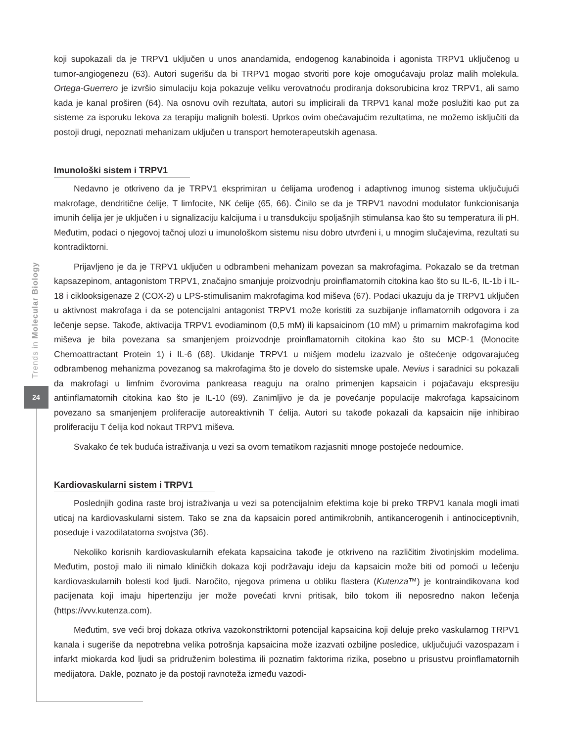Trends in Molecular Biology
24
koji supokazali da je TRPV1 uključen u unos anandamida, endogenog kanabinoida i agonista TRPV1 uključenog u tumor-angiogenezu (63). Autori sugerišu da bi TRPV1 mogao stvoriti pore koje omogućavaju prolaz malih molekula. Ortega-Guerrero je izvršio simulaciju koja pokazuje veliku verovatnoću prodiranja doksorubicina kroz TRPV1, ali samo kada je kanal proširen (64). Na osnovu ovih rezultata, autori su implicirali da TRPV1 kanal može poslužiti kao put za sisteme za isporuku lekova za terapiju malignih bolesti. Uprkos ovim obećavajućim rezultatima, ne možemo isključiti da postoji drugi, nepoznati mehanizam uključen u transport hemoterapeutskih agenasa.
Imunološki sistem i TRPV1
Nedavno je otkriveno da je TRPV1 eksprimiran u ćelijama urođenog i adaptivnog imunog sistema uključujući makrofage, dendritične ćelije, T limfocite, NK ćelije (65, 66). Činilo se da je TRPV1 navodni modulator funkcionisanja imunih ćelija jer je uključen i u signalizaciju kalcijuma i u transdukciju spoljašnjih stimulansa kao što su temperatura ili pH. Međutim, podaci o njegovoj tačnoj ulozi u imunološkom sistemu nisu dobro utvrđeni i, u mnogim slučajevima, rezultati su kontradiktorni.
Prijavljeno je da je TRPV1 uključen u odbrambeni mehanizam povezan sa makrofagima. Pokazalo se da tretman kapsazepinom, antagonistom TRPV1, značajno smanjuje proizvodnju proinflamatornih citokina kao što su IL-6, IL-1b i IL-18 i ciklooksigenaze 2 (COX-2) u LPS-stimulisanim makrofagima kod miševa (67). Podaci ukazuju da je TRPV1 uključen u aktivnost makrofaga i da se potencijalni antagonist TRPV1 može koristiti za suzbijanje inflamatornih odgovora i za lečenje sepse. Takođe, aktivacija TRPV1 evodiaminom (0,5 mM) ili kapsaicinom (10 mM) u primarnim makrofagima kod miševa je bila povezana sa smanjenjem proizvodnje proinflamatornih citokina kao što su MCP-1 (Monocite Chemoattractant Protein 1) i IL-6 (68). Ukidanje TRPV1 u mišjem modelu izazvalo je oštećenje odgovarajućeg odbrambenog mehanizma povezanog sa makrofagima što je dovelo do sistemske upale. Nevius i saradnici su pokazali da makrofagi u limfnim čvorovima pankreasa reaguju na oralno primenjen kapsaicin i pojačavaju ekspresiju antiinflamatornih citokina kao što je IL-10 (69). Zanimljivo je da je povećanje populacije makrofaga kapsaicinom povezano sa smanjenjem proliferacije autoreaktivnih T ćelija. Autori su takođe pokazali da kapsaicin nije inhibirao proliferaciju T ćelija kod nokaut TRPV1 miševa.
Svakako će tek buduća istraživanja u vezi sa ovom tematikom razjasniti mnoge postojeće nedoumice.
Kardiovaskularni sistem i TRPV1
Poslednjih godina raste broj istraživanja u vezi sa potencijalnim efektima koje bi preko TRPV1 kanala mogli imati uticaj na kardiovaskularni sistem. Tako se zna da kapsaicin pored antimikrobnih, antikancerogenih i antinociceptivnih, poseduje i vazodilatatorna svojstva (36).
Nekoliko korisnih kardiovaskularnih efekata kapsaicina takođe je otkriveno na različitim životinjskim modelima. Međutim, postoji malo ili nimalo kliničkih dokaza koji podržavaju ideju da kapsaicin može biti od pomoći u lečenju kardiovaskularnih bolesti kod ljudi. Naročito, njegova primena u obliku flastera (Kutenza™) je kontraindikovana kod pacijenata koji imaju hipertenziju jer može povećati krvni pritisak, bilo tokom ili neposredno nakon lečenja (https://vvv.kutenza.com).
Međutim, sve veći broj dokaza otkriva vazokonstriktorni potencijal kapsaicina koji deluje preko vaskularnog TRPV1 kanala i sugeriše da nepotrebna velika potrošnja kapsaicina može izazvati ozbiljne posledice, uključujući vazospazam i infarkt miokarda kod ljudi sa pridruženim bolestima ili poznatim faktorima rizika, posebno u prisustvu proinflamatornih medijatora. Dakle, poznato je da postoji ravnoteža između vazodi-